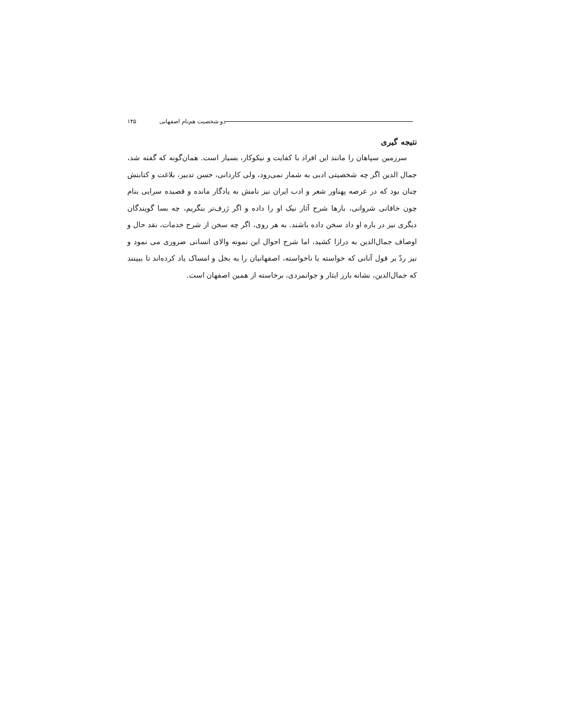دو شخصیت هم‌نام اصفهانی ۱۴۵
نتیجه گیری
سرزمین سپاهان را مانند این افراد با کفایت و نیکوکار، بسیار است. همان‌گونه که گفته شد، جمال الدین اگر چه شخصیتی ادبی به شمار نمی‌رود، ولی کاردانی، حسن تدبیر، بلاغت و کتابتش چنان بود که در عرصه پهناور شعر و ادب ایران نیز نامش به یادگار مانده و قصیده سرایی بنام چون خاقانی شروانی، بارها شرح آثار نیک او را داده و اگر ژرف‌تر بنگریم، چه بسا گویندگان دیگری نیز در باره او داد سخن داده باشند. به هر روی، اگر چه سخن از شرح خدمات، نقد حال و اوصاف جمال‌الدین به درازا کشید، اما شرح احوال این نمونه والای انسانی ضروری می نمود و نیز ردّ بر قول آنانی که خواسته یا ناخواسته، اصفهانیان را به بخل و امساک یاد کرده‌اند تا ببینند که جمال‌الدین، نشانه بارز ایثار و جوانمردی، برخاسته از همین اصفهان است.